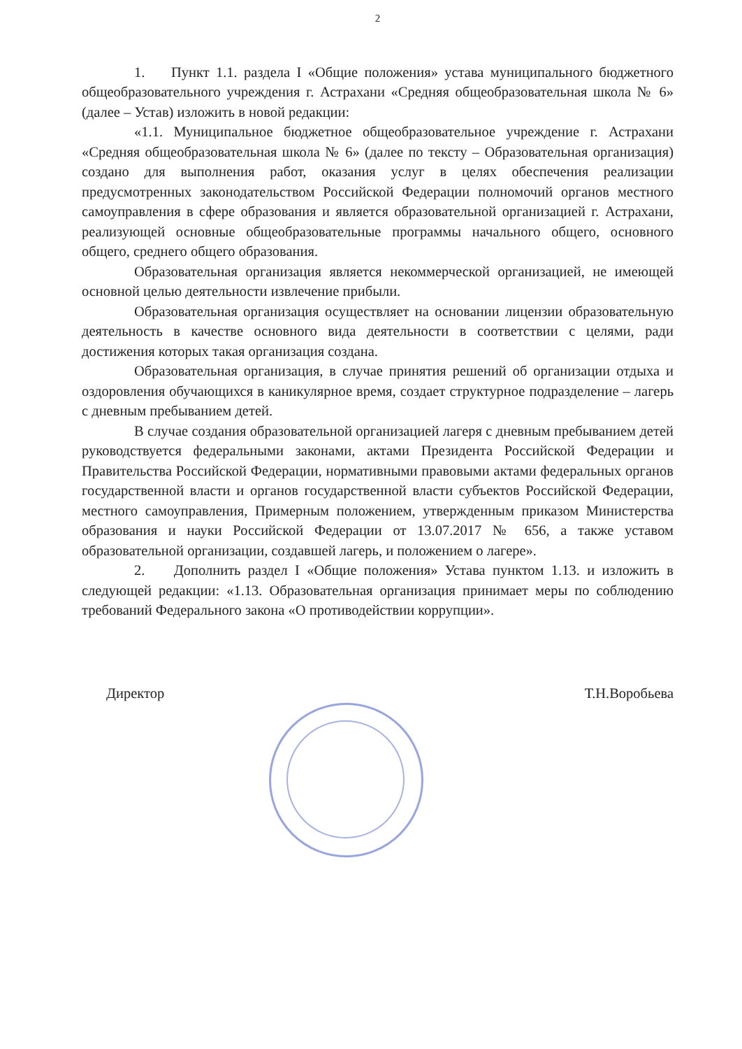2
1. Пункт 1.1. раздела I «Общие положения» устава муниципального бюджетного общеобразовательного учреждения г. Астрахани «Средняя общеобразовательная школа № 6» (далее – Устав) изложить в новой редакции:
«1.1. Муниципальное бюджетное общеобразовательное учреждение г. Астрахани «Средняя общеобразовательная школа № 6» (далее по тексту – Образовательная организация) создано для выполнения работ, оказания услуг в целях обеспечения реализации предусмотренных законодательством Российской Федерации полномочий органов местного самоуправления в сфере образования и является образовательной организацией г. Астрахани, реализующей основные общеобразовательные программы начального общего, основного общего, среднего общего образования.
Образовательная организация является некоммерческой организацией, не имеющей основной целью деятельности извлечение прибыли.
Образовательная организация осуществляет на основании лицензии образовательную деятельность в качестве основного вида деятельности в соответствии с целями, ради достижения которых такая организация создана.
Образовательная организация, в случае принятия решений об организации отдыха и оздоровления обучающихся в каникулярное время, создает структурное подразделение – лагерь с дневным пребыванием детей.
В случае создания образовательной организацией лагеря с дневным пребыванием детей руководствуется федеральными законами, актами Президента Российской Федерации и Правительства Российской Федерации, нормативными правовыми актами федеральных органов государственной власти и органов государственной власти субъектов Российской Федерации, местного самоуправления, Примерным положением, утвержденным приказом Министерства образования и науки Российской Федерации от 13.07.2017 № 656, а также уставом образовательной организации, создавшей лагерь, и положением о лагере».
2. Дополнить раздел I «Общие положения» Устава пунктом 1.13. и изложить в следующей редакции: «1.13. Образовательная организация принимает меры по соблюдению требований Федерального закона «О противодействии коррупции».
Директор Т.Н.Воробьева